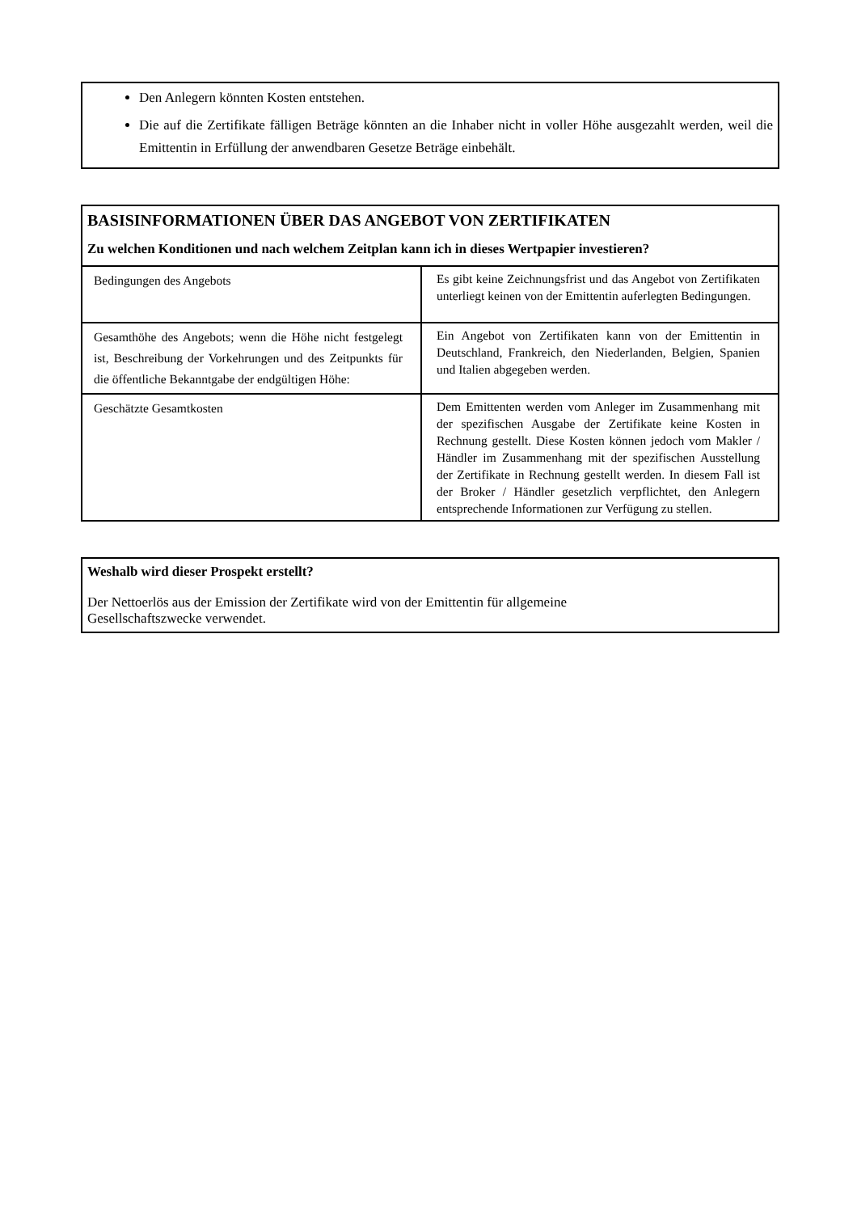Den Anlegern könnten Kosten entstehen.
Die auf die Zertifikate fälligen Beträge könnten an die Inhaber nicht in voller Höhe ausgezahlt werden, weil die Emittentin in Erfüllung der anwendbaren Gesetze Beträge einbehält.
BASISINFORMATIONEN ÜBER DAS ANGEBOT VON ZERTIFIKATEN
Zu welchen Konditionen und nach welchem Zeitplan kann ich in dieses Wertpapier investieren?
| Bedingungen des Angebots | Es gibt keine Zeichnungsfrist und das Angebot von Zertifikaten unterliegt keinen von der Emittentin auferlegten Bedingungen. |
| Gesamthöhe des Angebots; wenn die Höhe nicht festgelegt ist, Beschreibung der Vorkehrungen und des Zeitpunkts für die öffentliche Bekanntgabe der endgültigen Höhe: | Ein Angebot von Zertifikaten kann von der Emittentin in Deutschland, Frankreich, den Niederlanden, Belgien, Spanien und Italien abgegeben werden. |
| Geschätzte Gesamtkosten | Dem Emittenten werden vom Anleger im Zusammenhang mit der spezifischen Ausgabe der Zertifikate keine Kosten in Rechnung gestellt. Diese Kosten können jedoch vom Makler / Händler im Zusammenhang mit der spezifischen Ausstellung der Zertifikate in Rechnung gestellt werden. In diesem Fall ist der Broker / Händler gesetzlich verpflichtet, den Anlegern entsprechende Informationen zur Verfügung zu stellen. |
Weshalb wird dieser Prospekt erstellt?
Der Nettoerlös aus der Emission der Zertifikate wird von der Emittentin für allgemeine
Gesellschaftszwecke verwendet.